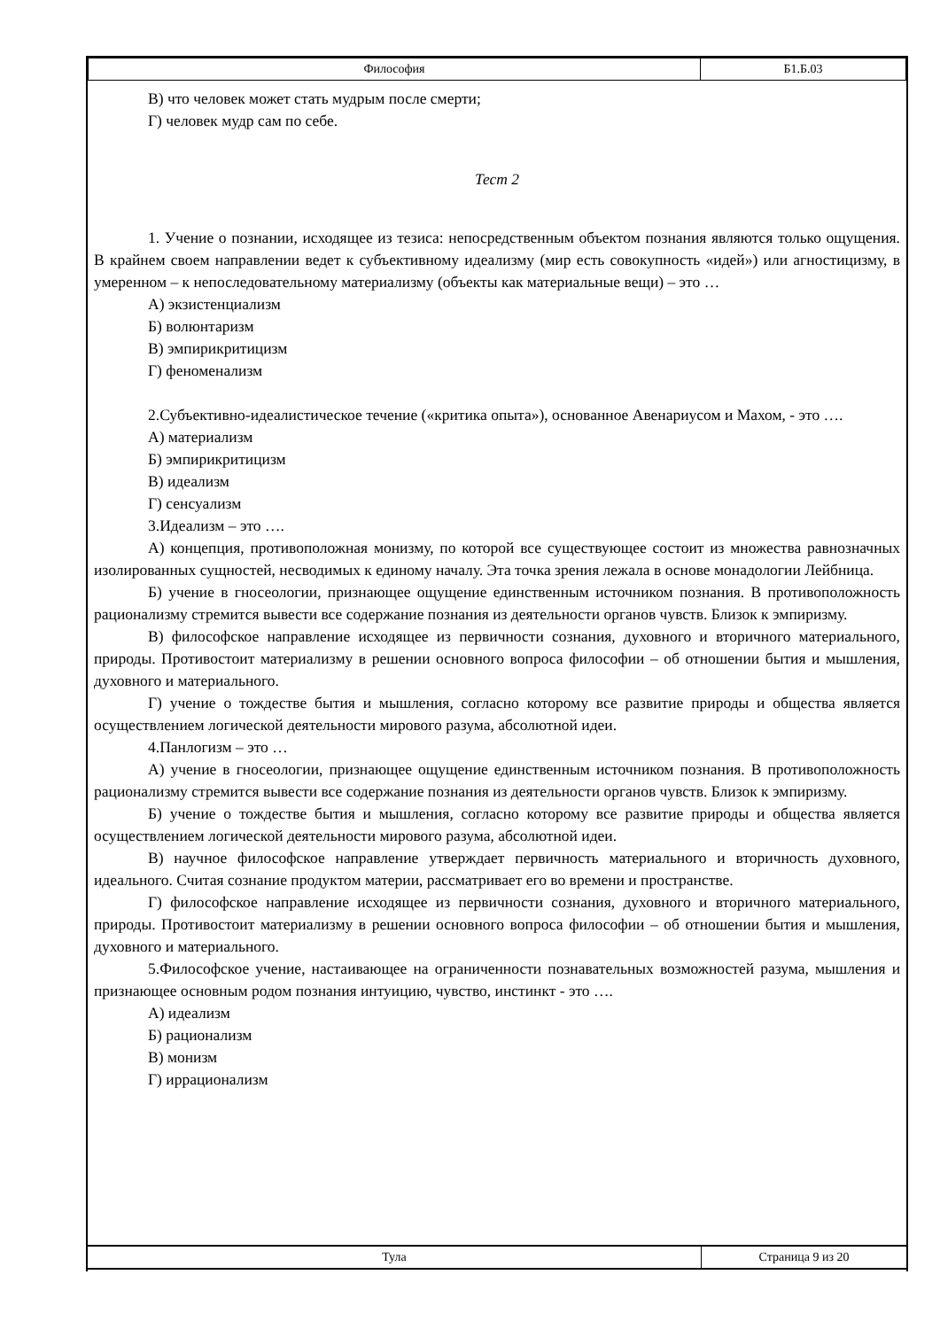| Философия | Б1.Б.03 |
В) что человек может стать мудрым после смерти;
Г) человек мудр сам по себе.
Тест 2
1. Учение о познании, исходящее из тезиса: непосредственным объектом познания являются только ощущения. В крайнем своем направлении ведет к субъективному идеализму (мир есть совокупность «идей») или агностицизму, в умеренном – к непоследовательному материализму (объекты как материальные вещи) – это …
А) экзистенциализм
Б) волюнтаризм
В) эмпирикритицизм
Г) феноменализм
2.Субъективно-идеалистическое течение («критика опыта»), основанное Авенариусом и Махом, - это ….
А) материализм
Б) эмпирикритицизм
В) идеализм
Г) сенсуализм
3.Идеализм – это ….
А) концепция, противоположная монизму, по которой все существующее состоит из множества равнозначных изолированных сущностей, несводимых к единому началу. Эта точка зрения лежала в основе монадологии Лейбница.
Б) учение в гносеологии, признающее ощущение единственным источником познания. В противоположность рационализму стремится вывести все содержание познания из деятельности органов чувств. Близок к эмпиризму.
В) философское направление исходящее из первичности сознания, духовного и вторичного материального, природы. Противостоит материализму в решении основного вопроса философии – об отношении бытия и мышления, духовного и материального.
Г) учение о тождестве бытия и мышления, согласно которому все развитие природы и общества является осуществлением логической деятельности мирового разума, абсолютной идеи.
4.Панлогизм – это …
А) учение в гносеологии, признающее ощущение единственным источником познания. В противоположность рационализму стремится вывести все содержание познания из деятельности органов чувств. Близок к эмпиризму.
Б) учение о тождестве бытия и мышления, согласно которому все развитие природы и общества является осуществлением логической деятельности мирового разума, абсолютной идеи.
В) научное философское направление утверждает первичность материального и вторичность духовного, идеального. Считая сознание продуктом материи, рассматривает его во времени и пространстве.
Г) философское направление исходящее из первичности сознания, духовного и вторичного материального, природы. Противостоит материализму в решении основного вопроса философии – об отношении бытия и мышления, духовного и материального.
5.Философское учение, настаивающее на ограниченности познавательных возможностей разума, мышления и признающее основным родом познания интуицию, чувство, инстинкт - это ….
А) идеализм
Б) рационализм
В) монизм
Г) иррационализм
| Тула | Страница 9 из 20 |